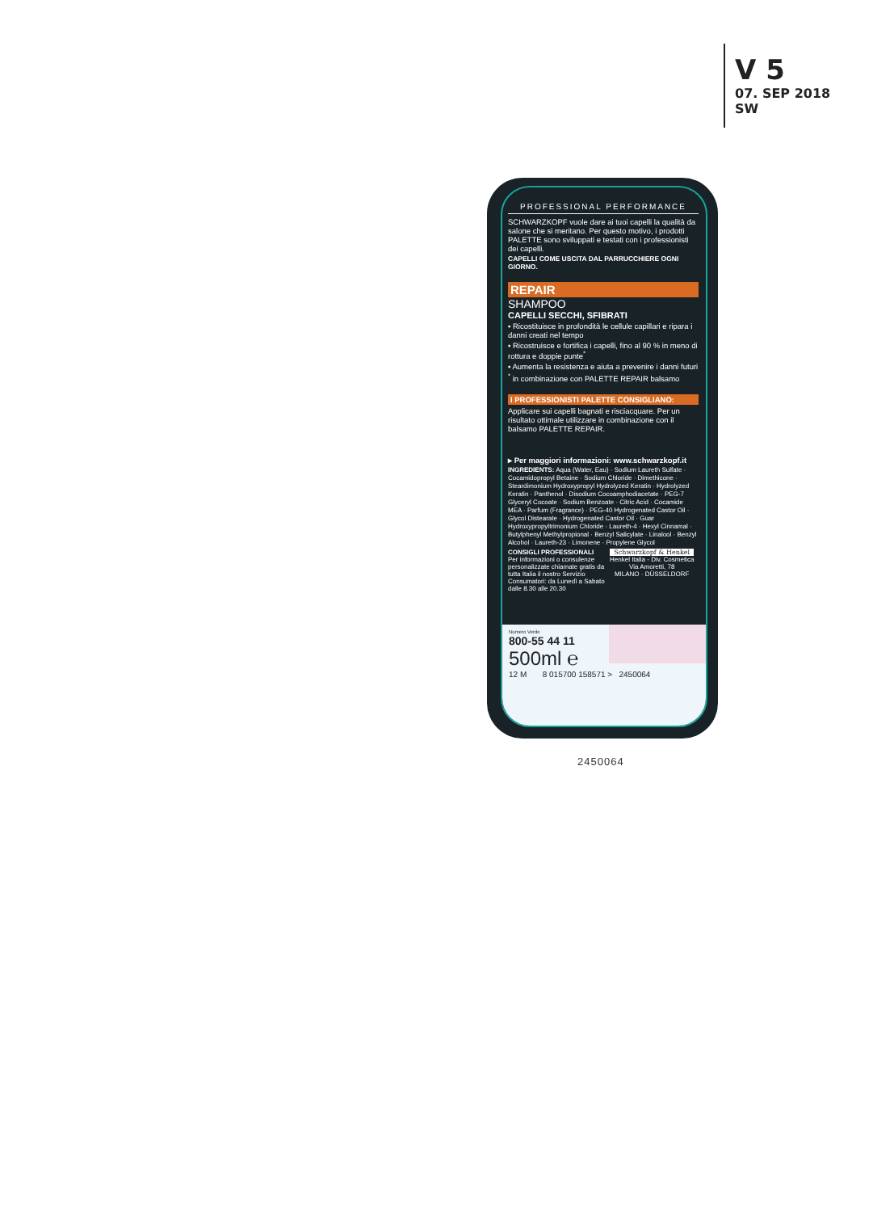V 5
07. SEP 2018
SW
PROFESSIONAL PERFORMANCE
SCHWARZKOPF vuole dare ai tuoi capelli la qualità da salone che si meritano. Per questo motivo, i prodotti PALETTE sono sviluppati e testati con i professionisti dei capelli.
CAPELLI COME USCITA DAL PARRUCCHIERE OGNI GIORNO.
REPAIR
SHAMPOO
CAPELLI SECCHI, SFIBRATI
▪ Ricostituisce in profondità le cellule capillari e ripara i danni creati nel tempo
▪ Ricostruisce e fortifica i capelli, fino al 90 % in meno di rottura e doppie punte<sup>*</sup>
▪ Aumenta la resistenza e aiuta a prevenire i danni futuri
<sup>*</sup> in combinazione con PALETTE REPAIR balsamo
I PROFESSIONISTI PALETTE CONSIGLIANO:
Applicare sui capelli bagnati e risciacquare. Per un risultato ottimale utilizzare in combinazione con il balsamo PALETTE REPAIR.
▸ Per maggiori informazioni: www.schwarzkopf.it
INGREDIENTS: Aqua (Water, Eau) · Sodium Laureth Sulfate · Cocamidopropyl Betaine · Sodium Chloride · Dimethicone · Steardimonium Hydroxypropyl Hydrolyzed Keratin · Hydrolyzed Keratin · Panthenol · Disodium Cocoamphodiacetate · PEG-7 Glyceryl Cocoate · Sodium Benzoate · Citric Acid · Cocamide MEA · Parfum (Fragrance) · PEG-40 Hydrogenated Castor Oil · Glycol Distearate · Hydrogenated Castor Oil · Guar Hydroxypropyltrimonium Chloride · Laureth-4 · Hexyl Cinnamal · Butylphenyl Methylpropional · Benzyl Salicylate · Linalool · Benzyl Alcohol · Laureth-23 · Limonene · Propylene Glycol
CONSIGLI PROFESSIONALI
Per informazioni o consulenze personalizzate chiamate gratis da tutta Italia il nostro Servizio Consumatori: da Lunedì a Sabato dalle 8.30 alle 20.30
Schwarzkopf & Henkel
Henkel Italia - Div. Cosmetica
Via Amoretti, 78
MILANO · DÜSSELDORF
Numero Verde
800-55 44 11
500ml ℮
12 M 8 015700 158571 > 2450064
2450064